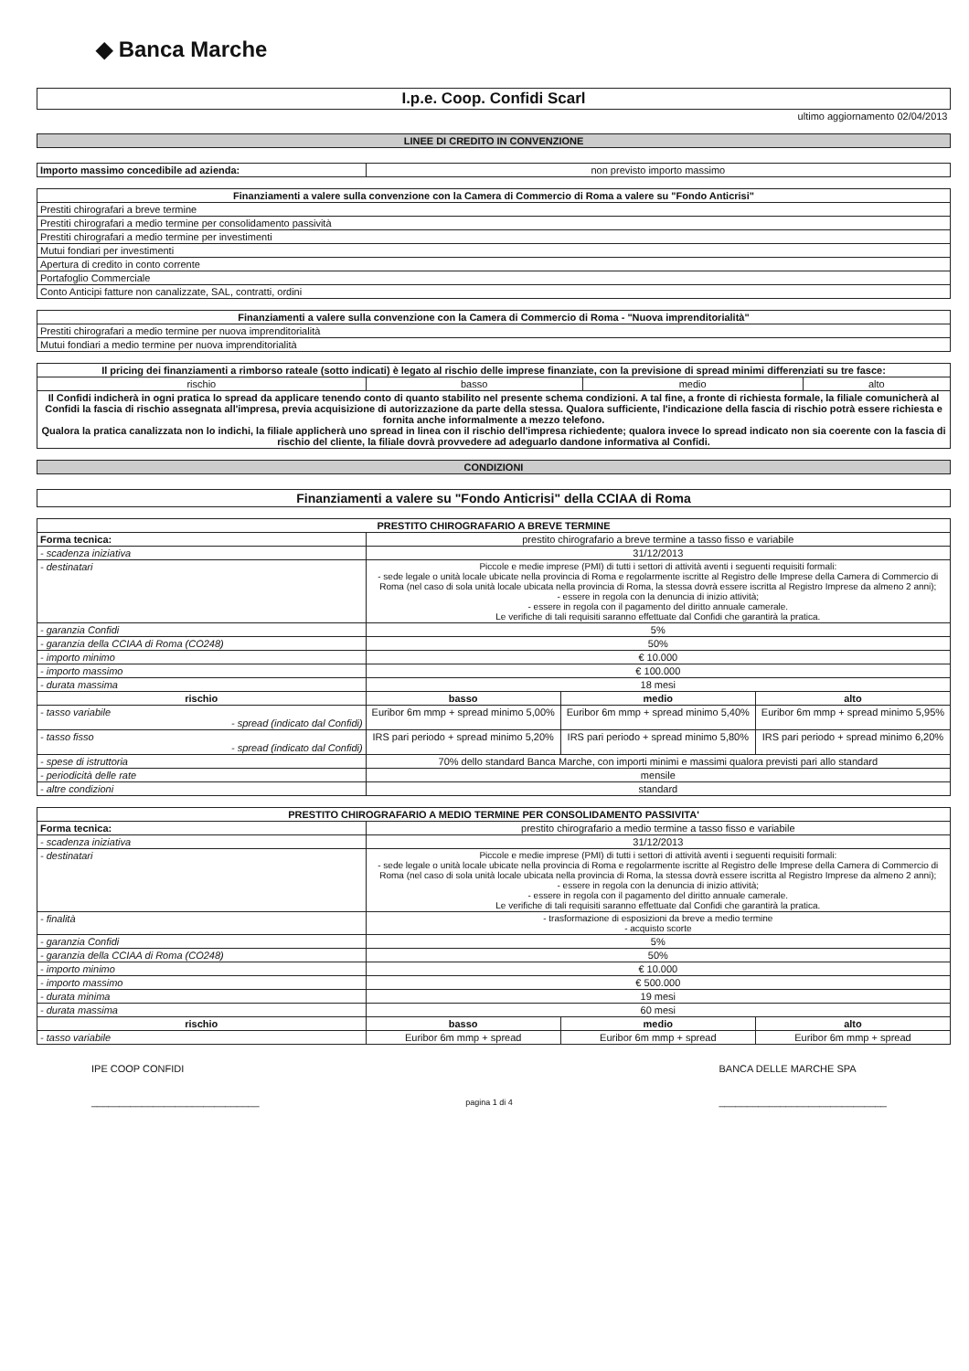◆ Banca Marche
| I.p.e. Coop. Confidi Scarl |
| ultimo aggiornamento 02/04/2013 |
LINEE DI CREDITO IN CONVENZIONE
| Importo massimo concedibile ad azienda: | non previsto importo massimo |
| Finanziamenti a valere sulla convenzione con la Camera di Commercio di Roma a valere su "Fondo Anticrisi" |
| --- |
| Prestiti chirografari a breve termine |
| Prestiti chirografari a medio termine per consolidamento passività |
| Prestiti chirografari a medio termine per investimenti |
| Mutui fondiari per investimenti |
| Apertura di credito in conto corrente |
| Portafoglio Commerciale |
| Conto Anticipi fatture non canalizzate, SAL, contratti, ordini |
| Finanziamenti a valere sulla convenzione con la Camera di Commercio di Roma - "Nuova imprenditorialità" |
| --- |
| Prestiti chirografari a medio termine per nuova imprenditorialità |
| Mutui fondiari a medio termine per nuova imprenditorialità |
| Il pricing dei finanziamenti a rimborso rateale (sotto indicati) è legato al rischio delle imprese finanziate, con la previsione di spread minimi differenziati su tre fasce: | | | |
| rischio | basso | medio | alto |
| Il Confidi indicherà in ogni pratica lo spread da applicare tenendo conto di quanto stabilito nel presente schema condizioni. A tal fine, a fronte di richiesta formale, la filiale comunicherà al Confidi la fascia di rischio assegnata all'impresa, previa acquisizione di autorizzazione da parte della stessa. Qualora sufficiente, l'indicazione della fascia di rischio potrà essere richiesta e fornita anche informalmente a mezzo telefono. Qualora la pratica canalizzata non lo indichi, la filiale applicherà uno spread in linea con il rischio dell'impresa richiedente; qualora invece lo spread indicato non sia coerente con la fascia di rischio del cliente, la filiale dovrà provvedere ad adeguarlo dandone informativa al Confidi. | | | |
CONDIZIONI
| Finanziamenti a valere su "Fondo Anticrisi" della CCIAA di Roma |
| PRESTITO CHIROGRAFARIO A BREVE TERMINE | | | |
| --- | --- | --- | --- |
| Forma tecnica: | prestito chirografario a breve termine a tasso fisso e variabile | | |
| - scadenza iniziativa | 31/12/2013 | | |
| - destinatari | Piccole e medie imprese (PMI) di tutti i settori di attività aventi i seguenti requisiti formali: - sede legale o unità locale ubicate nella provincia di Roma e regolarmente iscritte al Registro delle Imprese della Camera di Commercio di Roma (nel caso di sola unità locale ubicata nella provincia di Roma, la stessa dovrà essere iscritta al Registro Imprese da almeno 2 anni); - essere in regola con la denuncia di inizio attività; - essere in regola con il pagamento del diritto annuale camerale. Le verifiche di tali requisiti saranno effettuate dal Confidi che garantirà la pratica. | | |
| - garanzia Confidi | 5% | | |
| - garanzia della CCIAA di Roma (CO248) | 50% | | |
| - importo minimo | € 10.000 | | |
| - importo massimo | € 100.000 | | |
| - durata massima | 18 mesi | | |
| rischio | basso | medio | alto |
| - tasso variabile - spread (indicato dal Confidi) | Euribor 6m mmp + spread minimo 5,00% | Euribor 6m mmp + spread minimo 5,40% | Euribor 6m mmp + spread minimo 5,95% |
| - tasso fisso - spread (indicato dal Confidi) | IRS pari periodo + spread minimo 5,20% | IRS pari periodo + spread minimo 5,80% | IRS pari periodo + spread minimo 6,20% |
| - spese di istruttoria | 70% dello standard Banca Marche, con importi minimi e massimi qualora previsti pari allo standard | | |
| - periodicità delle rate | mensile | | |
| - altre condizioni | standard | | |
| PRESTITO CHIROGRAFARIO A MEDIO TERMINE PER CONSOLIDAMENTO PASSIVITA' | | | |
| --- | --- | --- | --- |
| Forma tecnica: | prestito chirografario a medio termine a tasso fisso e variabile | | |
| - scadenza iniziativa | 31/12/2013 | | |
| - destinatari | Piccole e medie imprese (PMI) di tutti i settori di attività aventi i seguenti requisiti formali: - sede legale o unità locale ubicate nella provincia di Roma e regolarmente iscritte al Registro delle Imprese della Camera di Commercio di Roma (nel caso di sola unità locale ubicata nella provincia di Roma, la stessa dovrà essere iscritta al Registro Imprese da almeno 2 anni); - essere in regola con la denuncia di inizio attività; - essere in regola con il pagamento del diritto annuale camerale. Le verifiche di tali requisiti saranno effettuate dal Confidi che garantirà la pratica. | | |
| - finalità | - trasformazione di esposizioni da breve a medio termine - acquisto scorte | | |
| - garanzia Confidi | 5% | | |
| - garanzia della CCIAA di Roma (CO248) | 50% | | |
| - importo minimo | € 10.000 | | |
| - importo massimo | € 500.000 | | |
| - durata minima | 19 mesi | | |
| - durata massima | 60 mesi | | |
| rischio | basso | medio | alto |
| - tasso variabile | Euribor 6m mmp + spread | Euribor 6m mmp + spread | Euribor 6m mmp + spread |
IPE COOP CONFIDI
______________________________
pagina 1 di 4
BANCA DELLE MARCHE SPA
______________________________